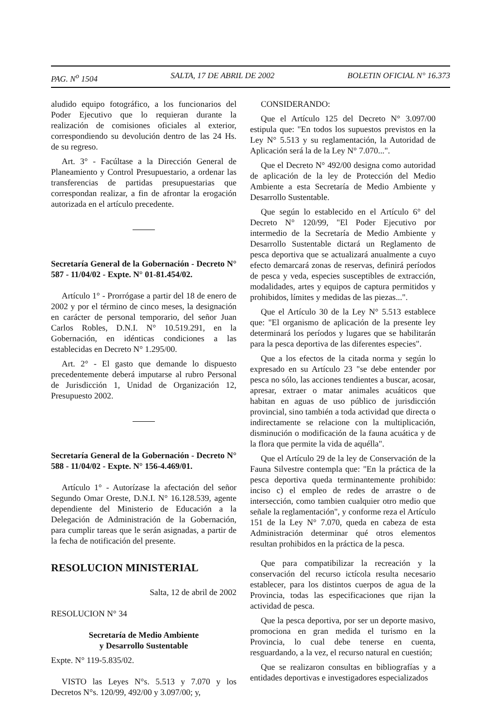PAG. N<sup>o</sup> 1504 SALTA, 17 DE ABRIL DE 2002 BOLETIN OFICIAL N° 16.373
aludido equipo fotográfico, a los funcionarios del Poder Ejecutivo que lo requieran durante la realización de comisiones oficiales al exterior, correspondiendo su devolución dentro de las 24 Hs. de su regreso.
Art. 3° - Facúltase a la Dirección General de Planeamiento y Control Presupuestario, a ordenar las transferencias de partidas presupuestarias que correspondan realizar, a fin de afrontar la erogación autorizada en el artículo precedente.
Secretaría General de la Gobernación - Decreto N° 587 - 11/04/02 - Expte. N° 01-81.454/02.
Artículo 1° - Prorrógase a partir del 18 de enero de 2002 y por el término de cinco meses, la designación en carácter de personal temporario, del señor Juan Carlos Robles, D.N.I. N° 10.519.291, en la Gobernación, en idénticas condiciones a las establecidas en Decreto N° 1.295/00.
Art. 2° - El gasto que demande lo dispuesto precedentemente deberá imputarse al rubro Personal de Jurisdicción 1, Unidad de Organización 12, Presupuesto 2002.
Secretaría General de la Gobernación - Decreto N° 588 - 11/04/02 - Expte. N° 156-4.469/01.
Artículo 1° - Autorízase la afectación del señor Segundo Omar Oreste, D.N.I. N° 16.128.539, agente dependiente del Ministerio de Educación a la Delegación de Administración de la Gobernación, para cumplir tareas que le serán asignadas, a partir de la fecha de notificación del presente.
RESOLUCION MINISTERIAL
Salta, 12 de abril de 2002
RESOLUCION N° 34
Secretaría de Medio Ambiente
y Desarrollo Sustentable
Expte. N° 119-5.835/02.
VISTO las Leyes N°s. 5.513 y 7.070 y los Decretos N°s. 120/99, 492/00 y 3.097/00; y,
CONSIDERANDO:
Que el Artículo 125 del Decreto N° 3.097/00 estipula que: "En todos los supuestos previstos en la Ley N° 5.513 y su reglamentación, la Autoridad de Aplicación será la de la Ley N° 7.070...".
Que el Decreto N° 492/00 designa como autoridad de aplicación de la ley de Protección del Medio Ambiente a esta Secretaría de Medio Ambiente y Desarrollo Sustentable.
Que según lo establecido en el Artículo 6° del Decreto N° 120/99, "El Poder Ejecutivo por intermedio de la Secretaría de Medio Ambiente y Desarrollo Sustentable dictará un Reglamento de pesca deportiva que se actualizará anualmente a cuyo efecto demarcará zonas de reservas, definirá períodos de pesca y veda, especies susceptibles de extracción, modalidades, artes y equipos de captura permitidos y prohibidos, límites y medidas de las piezas...".
Que el Artículo 30 de la Ley N° 5.513 establece que: "El organismo de aplicación de la presente ley determinará los períodos y lugares que se habilitarán para la pesca deportiva de las diferentes especies".
Que a los efectos de la citada norma y según lo expresado en su Artículo 23 "se debe entender por pesca no sólo, las acciones tendientes a buscar, acosar, apresar, extraer o matar animales acuáticos que habitan en aguas de uso público de jurisdicción provincial, sino también a toda actividad que directa o indirectamente se relacione con la multiplicación, disminución o modificación de la fauna acuática y de la flora que permite la vida de aquélla".
Que el Artículo 29 de la ley de Conservación de la Fauna Silvestre contempla que: "En la práctica de la pesca deportiva queda terminantemente prohibido: inciso c) el empleo de redes de arrastre o de intersección, como tambien cualquier otro medio que señale la reglamentación", y conforme reza el Artículo 151 de la Ley N° 7.070, queda en cabeza de esta Administración determinar qué otros elementos resultan prohibidos en la práctica de la pesca.
Que para compatibilizar la recreación y la conservación del recurso ictícola resulta necesario establecer, para los distintos cuerpos de agua de la Provincia, todas las especificaciones que rijan la actividad de pesca.
Que la pesca deportiva, por ser un deporte masivo, promociona en gran medida el turismo en la Provincia, lo cual debe tenerse en cuenta, resguardando, a la vez, el recurso natural en cuestión;
Que se realizaron consultas en bibliografías y a entidades deportivas e investigadores especializados